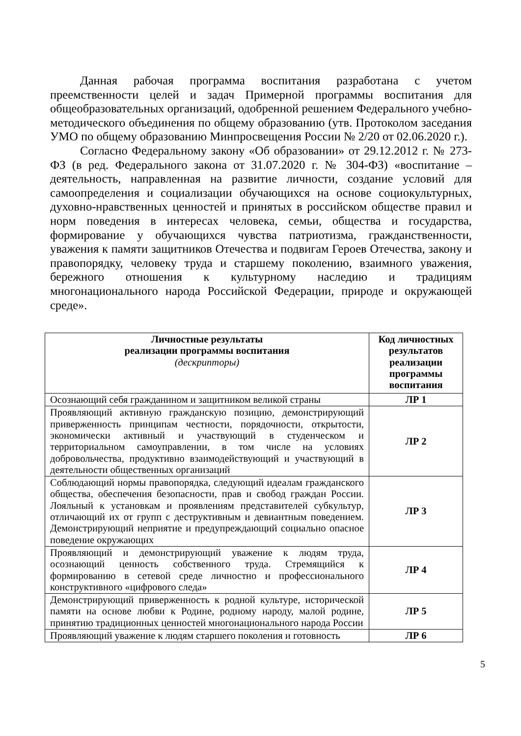Данная рабочая программа воспитания разработана с учетом преемственности целей и задач Примерной программы воспитания для общеобразовательных организаций, одобренной решением Федерального учебно-методического объединения по общему образованию (утв. Протоколом заседания УМО по общему образованию Минпросвещения России № 2/20 от 02.06.2020 г.).
Согласно Федеральному закону «Об образовании» от 29.12.2012 г. № 273-ФЗ (в ред. Федерального закона от 31.07.2020 г. № 304-ФЗ) «воспитание – деятельность, направленная на развитие личности, создание условий для самоопределения и социализации обучающихся на основе социокультурных, духовно-нравственных ценностей и принятых в российском обществе правил и норм поведения в интересах человека, семьи, общества и государства, формирование у обучающихся чувства патриотизма, гражданственности, уважения к памяти защитников Отечества и подвигам Героев Отечества, закону и правопорядку, человеку труда и старшему поколению, взаимного уважения, бережного отношения к культурному наследию и традициям многонационального народа Российской Федерации, природе и окружающей среде».
| Личностные результаты реализации программы воспитания (дескрипторы) | Код личностных результатов реализации программы воспитания |
| --- | --- |
| Осознающий себя гражданином и защитником великой страны | ЛР 1 |
| Проявляющий активную гражданскую позицию, демонстрирующий приверженность принципам честности, порядочности, открытости, экономически активный и участвующий в студенческом и территориальном самоуправлении, в том числе на условиях добровольчества, продуктивно взаимодействующий и участвующий в деятельности общественных организаций | ЛР 2 |
| Соблюдающий нормы правопорядка, следующий идеалам гражданского общества, обеспечения безопасности, прав и свобод граждан России. Лояльный к установкам и проявлениям представителей субкультур, отличающий их от групп с деструктивным и девиантным поведением. Демонстрирующий неприятие и предупреждающий социально опасное поведение окружающих | ЛР 3 |
| Проявляющий и демонстрирующий уважение к людям труда, осознающий ценность собственного труда. Стремящийся к формированию в сетевой среде личностно и профессионального конструктивного «цифрового следа» | ЛР 4 |
| Демонстрирующий приверженность к родной культуре, исторической памяти на основе любви к Родине, родному народу, малой родине, принятию традиционных ценностей многонационального народа России | ЛР 5 |
| Проявляющий уважение к людям старшего поколения и готовность | ЛР 6 |
5